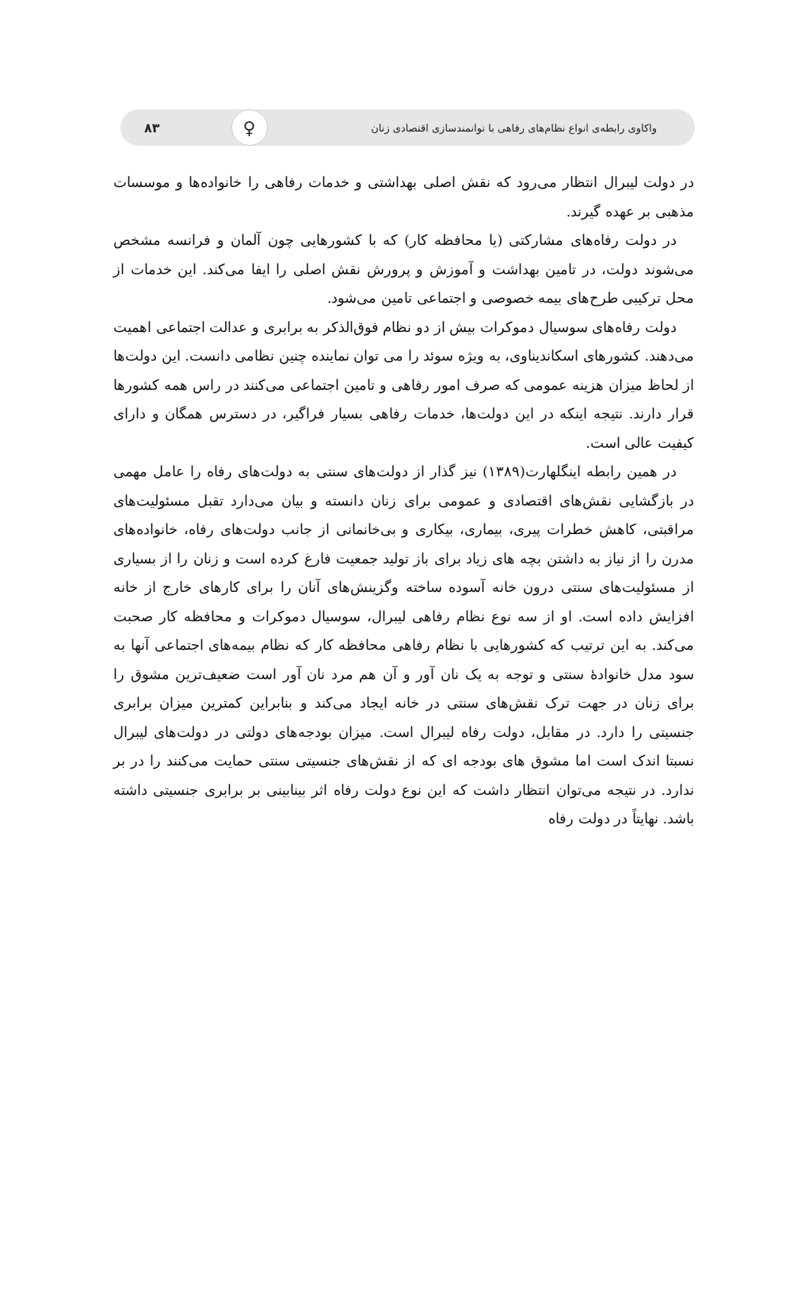واکاوی رابطه‌ی انواع نظام‌های رفاهی با توانمندسازی اقتصادی زنان ♀ ۸۳
در دولت لیبرال انتظار می‌رود که نقش اصلی بهداشتی و خدمات رفاهی را خانواده‌ها و موسسات مذهبی بر عهده گیرند.
در دولت رفاه‌های مشارکتی (یا محافظه کار) که با کشورهایی چون آلمان و فرانسه مشخص می‌شوند دولت، در تامین بهداشت و آموزش و پرورش نقش اصلی را ایفا می‌کند. این خدمات از محل ترکیبی طرح‌های بیمه خصوصی و اجتماعی تامین می‌شود.
دولت رفاه‌های سوسیال دموکرات بیش از دو نظام فوق‌الذکر به برابری و عدالت اجتماعی اهمیت می‌دهند. کشورهای اسکاندیناوی، به ویژه سوئد را می توان نماینده چنین نظامی دانست. این دولت‌ها از لحاظ میزان هزینه عمومی که صرف امور رفاهی و تامین اجتماعی می‌کنند در راس همه کشورها قرار دارند. نتیجه اینکه در این دولت‌ها، خدمات رفاهی بسیار فراگیر، در دسترس همگان و دارای کیفیت عالی است.
در همین رابطه اینگلهارت(۱۳۸۹) نیز گذار از دولت‌های سنتی به دولت‌های رفاه را عامل مهمی در بازگشایی نقش‌های اقتصادی و عمومی برای زنان دانسته و بیان می‌دارد تقبل مسئولیت‌های مراقبتی، کاهش خطرات پیری، بیماری، بیکاری و بی‌خانمانی از جانب دولت‌های رفاه، خانواده‌های مدرن را از نیاز به داشتن بچه های زیاد برای باز تولید جمعیت فارغ کرده است و زنان را از بسیاری از مسئولیت‌های سنتی درون خانه آسوده ساخته وگزینش‌های آنان را برای کارهای خارج از خانه افزایش داده است. او از سه نوع نظام رفاهی لیبرال، سوسیال دموکرات و محافظه کار صحبت می‌کند. به این ترتیب که کشورهایی با نظام رفاهی محافظه کار که نظام بیمه‌های اجتماعی آنها به سود مدل خانوادهٔ سنتی و توجه به یک نان آور و آن هم مرد نان آور است ضعیف‌ترین مشوق را برای زنان در جهت ترک نقش‌های سنتی در خانه ایجاد می‌کند و بنابراین کمترین میزان برابری جنسیتی را دارد. در مقابل، دولت رفاه لیبرال است. میزان بودجه‌های دولتی در دولت‌های لیبرال نسبتا اندک است اما مشوق های بودجه ای که از نقش‌های جنسیتی سنتی حمایت می‌کنند را در بر ندارد. در نتیجه می‌توان انتظار داشت که این نوع دولت رفاه اثر بینابینی بر برابری جنسیتی داشته باشد. نهایتاً در دولت رفاه